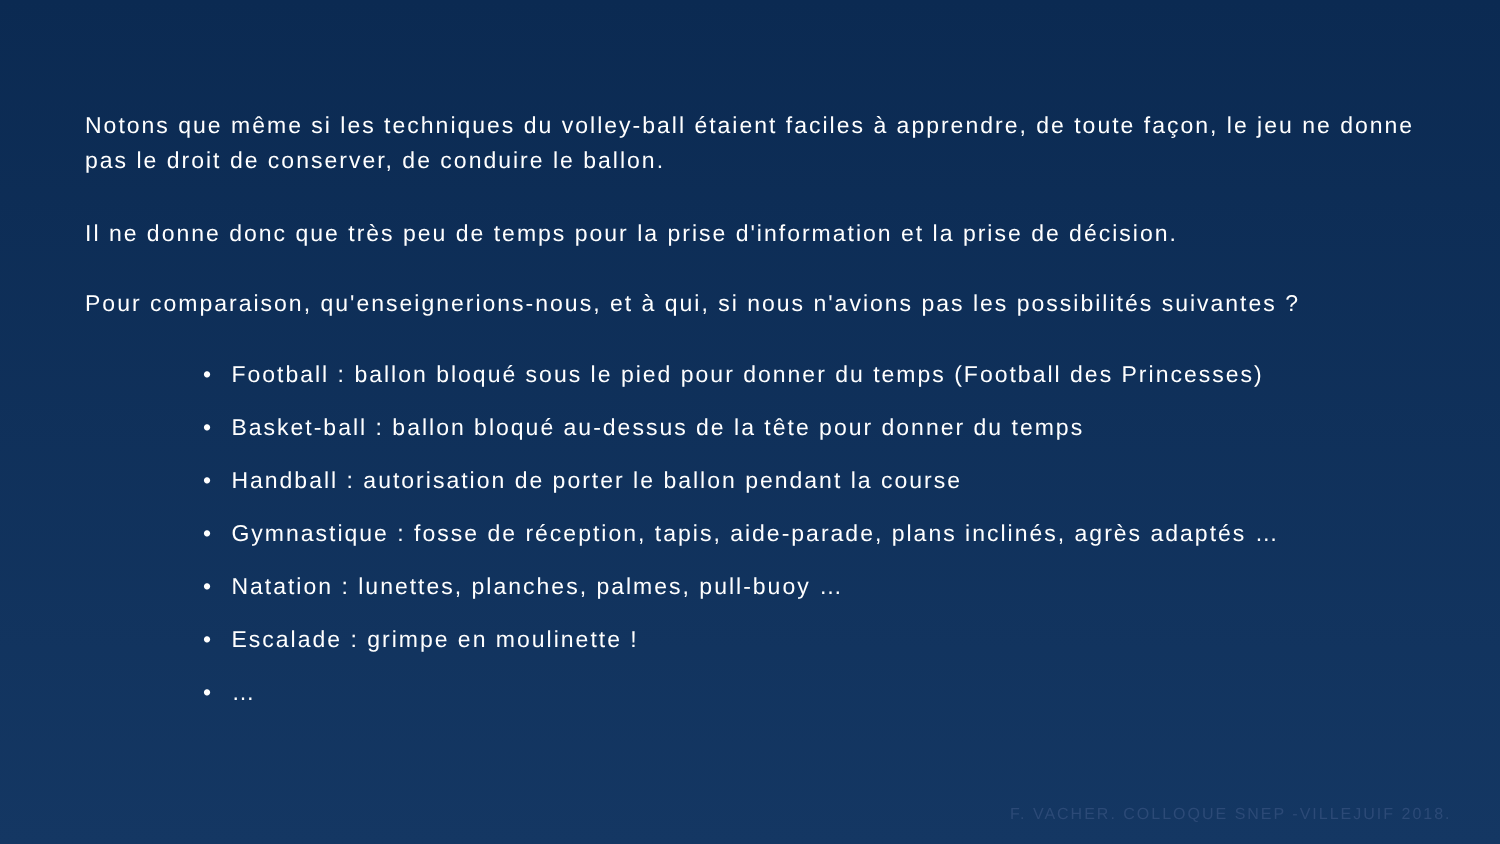Notons que même si les techniques du volley-ball étaient faciles à apprendre, de toute façon, le jeu ne donne pas le droit de conserver, de conduire le ballon.
Il ne donne donc que très peu de temps pour la prise d'information et la prise de décision.
Pour comparaison, qu'enseignerions-nous, et à qui, si nous n'avions pas les possibilités suivantes ?
• Football : ballon bloqué sous le pied pour donner du temps (Football des Princesses)
• Basket-ball : ballon bloqué au-dessus de la tête pour donner du temps
• Handball : autorisation de porter le ballon pendant la course
• Gymnastique : fosse de réception, tapis, aide-parade, plans inclinés, agrès adaptés …
• Natation : lunettes, planches, palmes, pull-buoy …
• Escalade : grimpe en moulinette !
• …
F. VACHER. COLLOQUE SNEP -VILLEJUIF 2018.